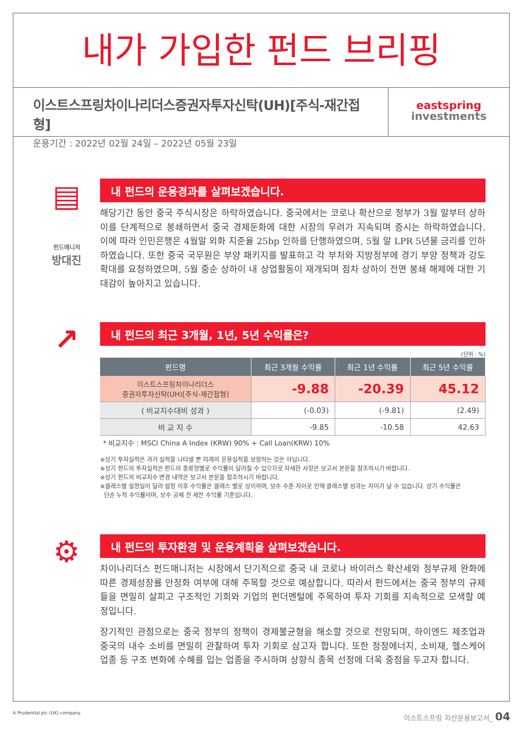내가 가입한 펀드 브리핑
이스트스프링차이나리더스증권자투자신탁(UH)[주식-재간접형]
운용기간 : 2022년 02월 24일 – 2022년 05월 23일
eastspring
investments
▤
펀드매니저
방대진
내 펀드의 운용경과를 살펴보겠습니다.
해당기간 동안 중국 주식시장은 하락하였습니다. 중국에서는 코로나 확산으로 정부가 3월 말부터 상하이를 단계적으로 봉쇄하면서 중국 경제둔화에 대한 시장의 우려가 지속되며 증시는 하락하였습니다. 이에 따라 인민은행은 4월말 외화 지준율 25bp 인하를 단행하였으며, 5월 말 LPR 5년물 금리를 인하하였습니다. 또한 중국 국무원은 부양 패키지를 발표하고 각 부처와 지방정부에 경기 부양 정책과 강도 확대를 요청하였으며, 5월 중순 상하이 내 상업활동이 재개되며 점차 상하이 전면 봉쇄 해제에 대한 기대감이 높아지고 있습니다.
↗
내 펀드의 최근 3개월, 1년, 5년 수익률은?
(단위 : %)
| 펀드명 | 최근 3개월 수익률 | 최근 1년 수익률 | 최근 5년 수익률 |
| --- | --- | --- | --- |
| 이스트스프링차이나리더스 증권자투자신탁(UH)[주식-재간접형] | -9.88 | -20.39 | 45.12 |
| ( 비교지수대비 성과 ) | (-0.03) | (-9.81) | (2.49) |
| 비 교 지 수 | -9.85 | -10.58 | 42.63 |
* 비교지수 : MSCI China A Index (KRW) 90% + Call Loan(KRW) 10%
※상기 투자실적은 과거 실적을 나타낼 뿐 미래의 운용실적을 보장하는 것은 아닙니다.
※상기 펀드의 투자실적은 펀드의 종류형별로 수익률이 달라질 수 있으므로 자세한 사항은 보고서 본문을 참조하시기 바랍니다.
※상기 펀드의 비교지수 변경 내역은 보고서 본문을 참조하시기 바랍니다.
※클래스별 설정일이 달라 설정 이후 수익률은 클래스 별로 상이하며, 보수 수준 차이로 인해 클래스별 성과는 차이가 날 수 있습니다. 상기 수익률은
단순 누적 수익률이며, 보수 공제 전 세전 수익률 기준입니다.
⚙
내 펀드의 투자환경 및 운용계획을 살펴보겠습니다.
차이나리더스 펀드매니저는 시장에서 단기적으로 중국 내 코로나 바이러스 확산세와 정부규제 완화에 따른 경제성장률 안정화 여부에 대해 주목할 것으로 예상합니다. 따라서 펀드에서는 중국 정부의 규제들을 면밀히 살피고 구조적인 기회와 기업의 펀더멘털에 주목하여 투자 기회를 지속적으로 모색할 예정입니다.
장기적인 관점으로는 중국 정부의 정책이 경제불균형을 해소할 것으로 전망되며, 하이엔드 제조업과 중국의 내수 소비를 면밀히 관찰하여 투자 기회로 삼고자 합니다. 또한 청정에너지, 소비재, 헬스케어 업종 등 구조 변화에 수혜를 입는 업종을 주시하며 상향식 종목 선정에 더욱 중점을 두고자 합니다.
A Prudential plc (UK) company 이스트스프링 자산운용보고서_ 04